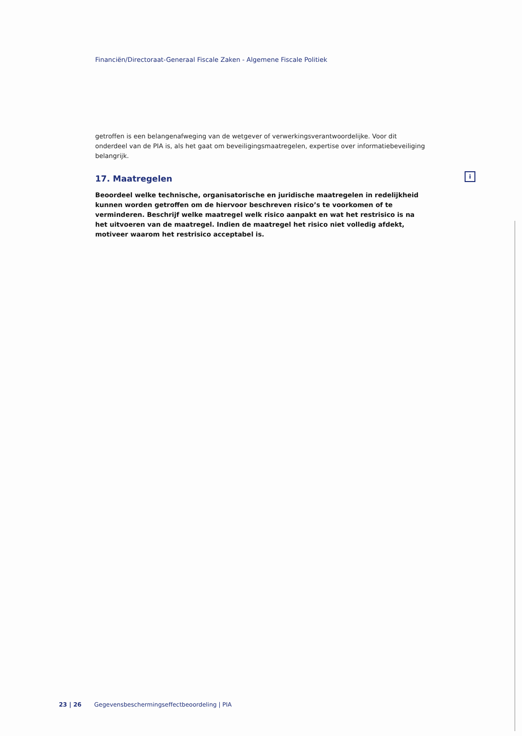Financiën/Directoraat-Generaal Fiscale Zaken - Algemene Fiscale Politiek
getroffen is een belangenafweging van de wetgever of verwerkingsverantwoordelijke. Voor dit onderdeel van de PIA is, als het gaat om beveiligingsmaatregelen, expertise over informatiebeveiliging belangrijk.
17. Maatregelen
Beoordeel welke technische, organisatorische en juridische maatregelen in redelijkheid kunnen worden getroffen om de hiervoor beschreven risico’s te voorkomen of te verminderen. Beschrijf welke maatregel welk risico aanpakt en wat het restrisico is na het uitvoeren van de maatregel. Indien de maatregel het risico niet volledig afdekt, motiveer waarom het restrisico acceptabel is.
i
23 | 26 Gegevensbeschermingseffectbeoordeling | PIA